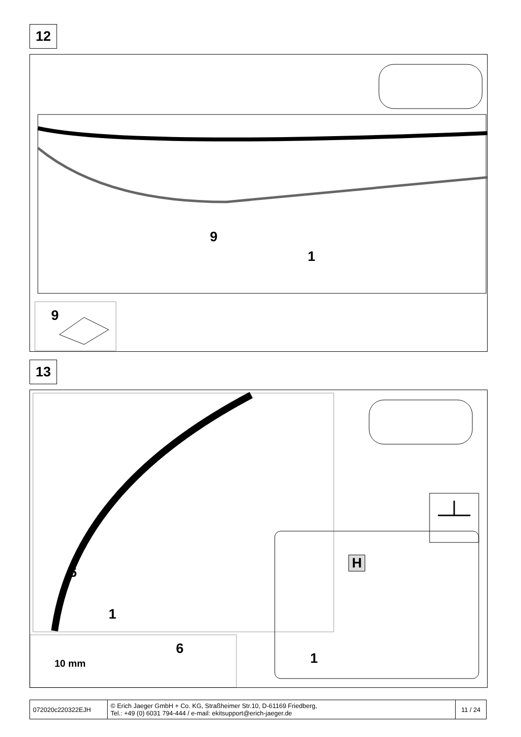12
9
1
9
13
6
1
H
1
6
10 mm
| 072020c220322EJH | © Erich Jaeger GmbH + Co. KG, Straßheimer Str.10, D-61169 Friedberg, Tel.: +49 (0) 6031 794-444 / e-mail: ekitsupport@erich-jaeger.de | 11 / 24 |